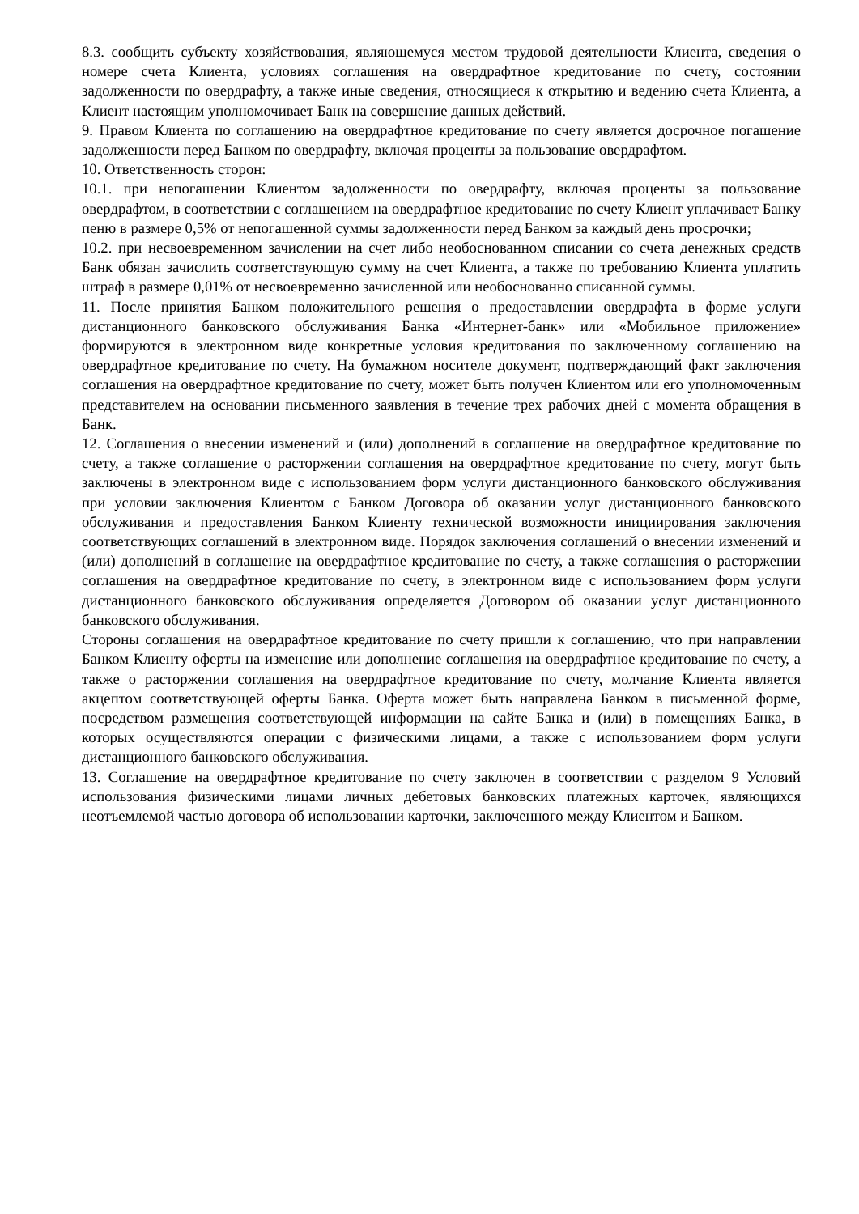8.3. сообщить субъекту хозяйствования, являющемуся местом трудовой деятельности Клиента, сведения о номере счета Клиента, условиях соглашения на овердрафтное кредитование по счету, состоянии задолженности по овердрафту, а также иные сведения, относящиеся к открытию и ведению счета Клиента, а Клиент настоящим уполномочивает Банк на совершение данных действий.
9. Правом Клиента по соглашению на овердрафтное кредитование по счету является досрочное погашение задолженности перед Банком по овердрафту, включая проценты за пользование овердрафтом.
10. Ответственность сторон:
10.1. при непогашении Клиентом задолженности по овердрафту, включая проценты за пользование овердрафтом, в соответствии с соглашением на овердрафтное кредитование по счету Клиент уплачивает Банку пеню в размере 0,5% от непогашенной суммы задолженности перед Банком за каждый день просрочки;
10.2. при несвоевременном зачислении на счет либо необоснованном списании со счета денежных средств Банк обязан зачислить соответствующую сумму на счет Клиента, а также по требованию Клиента уплатить штраф в размере 0,01% от несвоевременно зачисленной или необоснованно списанной суммы.
11. После принятия Банком положительного решения о предоставлении овердрафта в форме услуги дистанционного банковского обслуживания Банка «Интернет-банк» или «Мобильное приложение» формируются в электронном виде конкретные условия кредитования по заключенному соглашению на овердрафтное кредитование по счету. На бумажном носителе документ, подтверждающий факт заключения соглашения на овердрафтное кредитование по счету, может быть получен Клиентом или его уполномоченным представителем на основании письменного заявления в течение трех рабочих дней с момента обращения в Банк.
12. Соглашения о внесении изменений и (или) дополнений в соглашение на овердрафтное кредитование по счету, а также соглашение о расторжении соглашения на овердрафтное кредитование по счету, могут быть заключены в электронном виде с использованием форм услуги дистанционного банковского обслуживания при условии заключения Клиентом с Банком Договора об оказании услуг дистанционного банковского обслуживания и предоставления Банком Клиенту технической возможности инициирования заключения соответствующих соглашений в электронном виде. Порядок заключения соглашений о внесении изменений и (или) дополнений в соглашение на овердрафтное кредитование по счету, а также соглашения о расторжении соглашения на овердрафтное кредитование по счету, в электронном виде с использованием форм услуги дистанционного банковского обслуживания определяется Договором об оказании услуг дистанционного банковского обслуживания.
Стороны соглашения на овердрафтное кредитование по счету пришли к соглашению, что при направлении Банком Клиенту оферты на изменение или дополнение соглашения на овердрафтное кредитование по счету, а также о расторжении соглашения на овердрафтное кредитование по счету, молчание Клиента является акцептом соответствующей оферты Банка. Оферта может быть направлена Банком в письменной форме, посредством размещения соответствующей информации на сайте Банка и (или) в помещениях Банка, в которых осуществляются операции с физическими лицами, а также с использованием форм услуги дистанционного банковского обслуживания.
13. Соглашение на овердрафтное кредитование по счету заключен в соответствии с разделом 9 Условий использования физическими лицами личных дебетовых банковских платежных карточек, являющихся неотъемлемой частью договора об использовании карточки, заключенного между Клиентом и Банком.